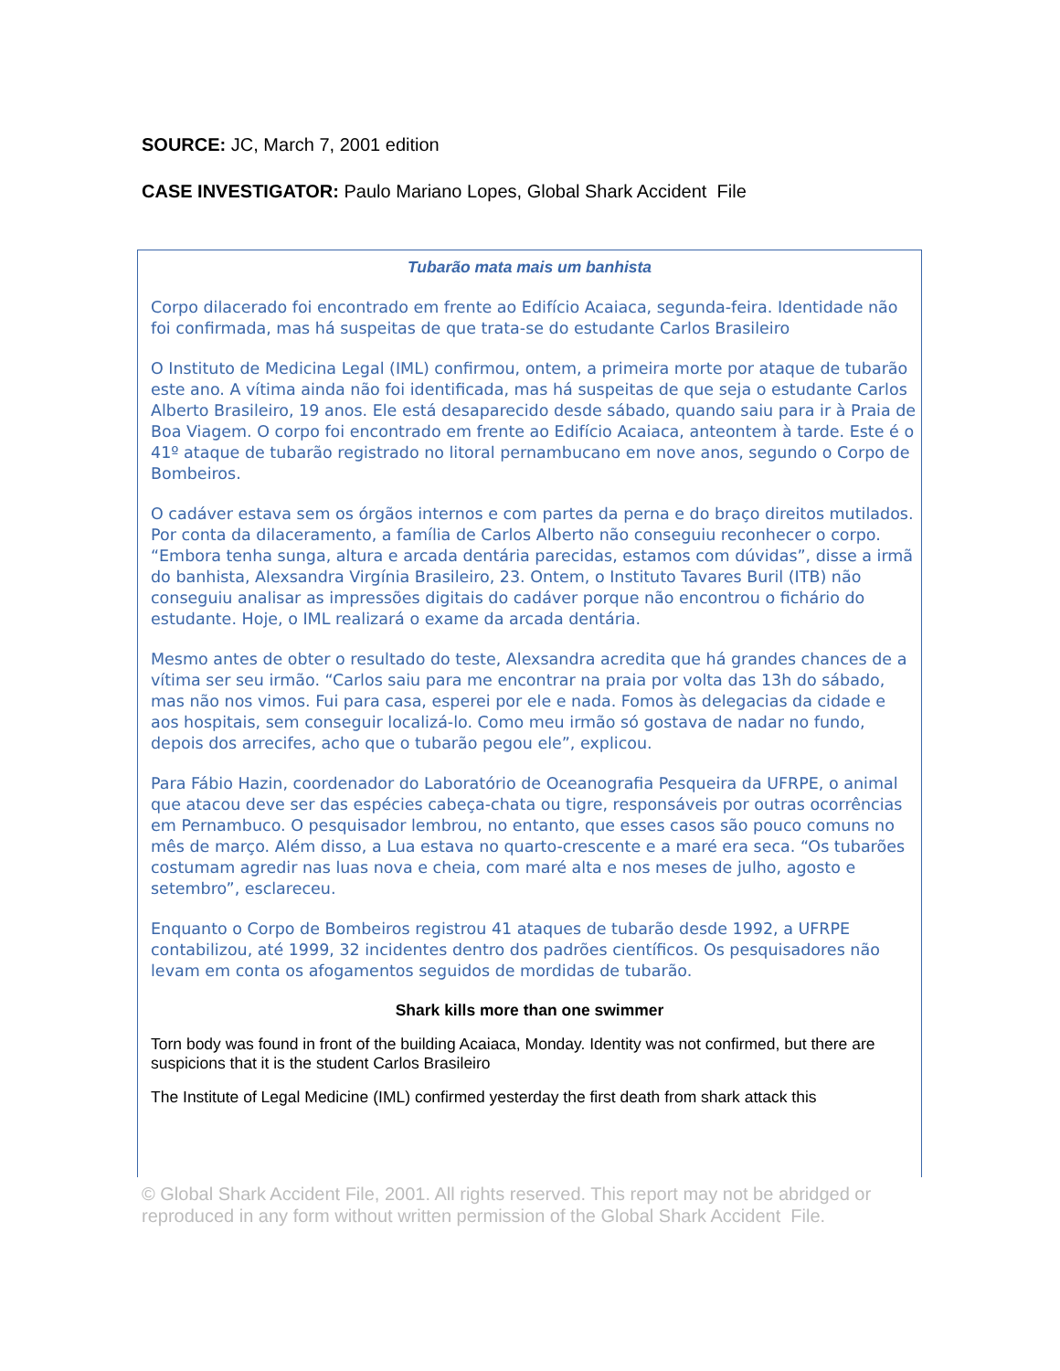SOURCE: JC, March 7, 2001 edition
CASE INVESTIGATOR: Paulo Mariano Lopes, Global Shark Accident File
Tubarão mata mais um banhista
Corpo dilacerado foi encontrado em frente ao Edifício Acaiaca, segunda-feira. Identidade não foi confirmada, mas há suspeitas de que trata-se do estudante Carlos Brasileiro
O Instituto de Medicina Legal (IML) confirmou, ontem, a primeira morte por ataque de tubarão este ano. A vítima ainda não foi identificada, mas há suspeitas de que seja o estudante Carlos Alberto Brasileiro, 19 anos. Ele está desaparecido desde sábado, quando saiu para ir à Praia de Boa Viagem. O corpo foi encontrado em frente ao Edifício Acaiaca, anteontem à tarde. Este é o 41º ataque de tubarão registrado no litoral pernambucano em nove anos, segundo o Corpo de Bombeiros.
O cadáver estava sem os órgãos internos e com partes da perna e do braço direitos mutilados. Por conta da dilaceramento, a família de Carlos Alberto não conseguiu reconhecer o corpo. “Embora tenha sunga, altura e arcada dentária parecidas, estamos com dúvidas”, disse a irmã do banhista, Alexsandra Virgínia Brasileiro, 23. Ontem, o Instituto Tavares Buril (ITB) não conseguiu analisar as impressões digitais do cadáver porque não encontrou o fichário do estudante. Hoje, o IML realizará o exame da arcada dentária.
Mesmo antes de obter o resultado do teste, Alexsandra acredita que há grandes chances de a vítima ser seu irmão. “Carlos saiu para me encontrar na praia por volta das 13h do sábado, mas não nos vimos. Fui para casa, esperei por ele e nada. Fomos às delegacias da cidade e aos hospitais, sem conseguir localizá-lo. Como meu irmão só gostava de nadar no fundo, depois dos arrecifes, acho que o tubarão pegou ele”, explicou.
Para Fábio Hazin, coordenador do Laboratório de Oceanografia Pesqueira da UFRPE, o animal que atacou deve ser das espécies cabeça-chata ou tigre, responsáveis por outras ocorrências em Pernambuco. O pesquisador lembrou, no entanto, que esses casos são pouco comuns no mês de março. Além disso, a Lua estava no quarto-crescente e a maré era seca. “Os tubarões costumam agredir nas luas nova e cheia, com maré alta e nos meses de julho, agosto e setembro”, esclareceu.
Enquanto o Corpo de Bombeiros registrou 41 ataques de tubarão desde 1992, a UFRPE contabilizou, até 1999, 32 incidentes dentro dos padrões científicos. Os pesquisadores não levam em conta os afogamentos seguidos de mordidas de tubarão.
Shark kills more than one swimmer
Torn body was found in front of the building Acaiaca, Monday. Identity was not confirmed, but there are suspicions that it is the student Carlos Brasileiro
The Institute of Legal Medicine (IML) confirmed yesterday the first death from shark attack this
© Global Shark Accident File, 2001. All rights reserved. This report may not be abridged or reproduced in any form without written permission of the Global Shark Accident File.